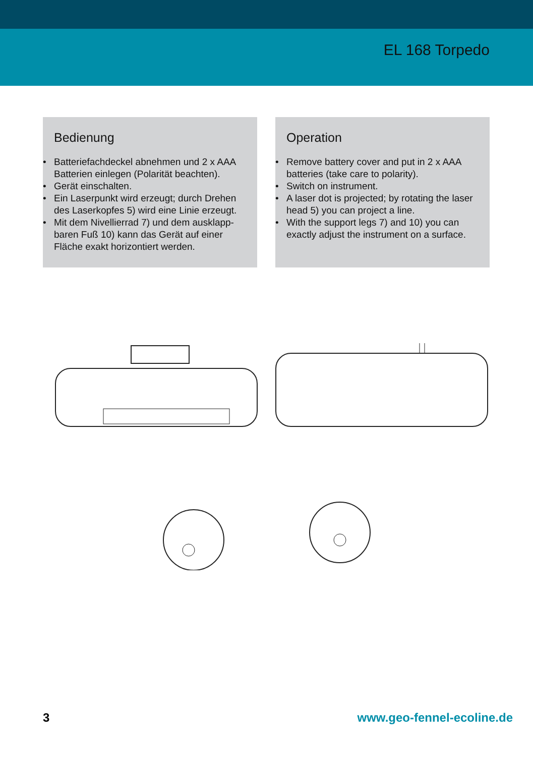EL 168 Torpedo
Bedienung
• Batteriefachdeckel abnehmen und 2 x AAA Batterien einlegen (Polarität beachten).
• Gerät einschalten.
• Ein Laserpunkt wird erzeugt; durch Drehen des Laserkopfes 5) wird eine Linie erzeugt.
• Mit dem Nivellierrad 7) und dem ausklapp-baren Fuß 10) kann das Gerät auf einer Fläche exakt horizontiert werden.
Operation
• Remove battery cover and put in 2 x AAA batteries (take care to polarity).
• Switch on instrument.
• A laser dot is projected; by rotating the laser head 5) you can project a line.
• With the support legs 7) and 10) you can exactly adjust the instrument on a surface.
3 www.geo-fennel-ecoline.de